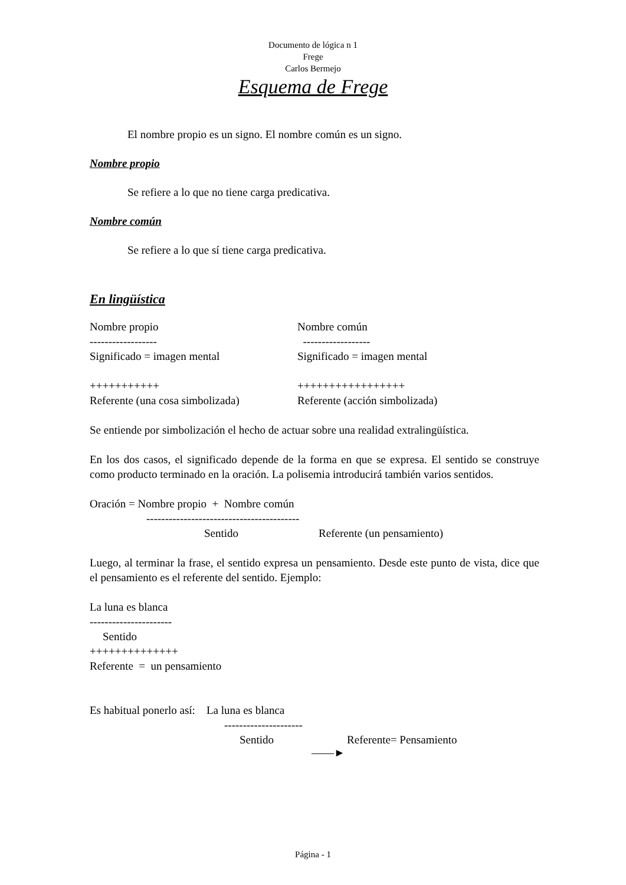Documento de lógica n 1
Frege
Carlos Bermejo
Esquema de Frege
El nombre propio es un signo. El nombre común es un signo.
Nombre propio
Se refiere a lo que no tiene carga predicativa.
Nombre común
Se refiere a lo que sí tiene carga predicativa.
En lingüística
Nombre propio Nombre común
------------------ ------------------
Significado = imagen mental Significado = imagen mental
+++++++++++ +++++++++++++++++
Referente (una cosa simbolizada) Referente (acción simbolizada)
Se entiende por simbolización el hecho de actuar sobre una realidad extralingüística.
En los dos casos, el significado depende de la forma en que se expresa. El sentido se construye como producto terminado en la oración. La polisemia introducirá también varios sentidos.
Oración = Nombre propio + Nombre común
-----------------------------------------
Sentido Referente (un pensamiento)
Luego, al terminar la frase, el sentido expresa un pensamiento. Desde este punto de vista, dice que el pensamiento es el referente del sentido. Ejemplo:
La luna es blanca
----------------------
Sentido
++++++++++++++
Referente = un pensamiento
Es habitual ponerlo así: La luna es blanca
---------------------
Sentido Referente= Pensamiento
——►
Página - 1